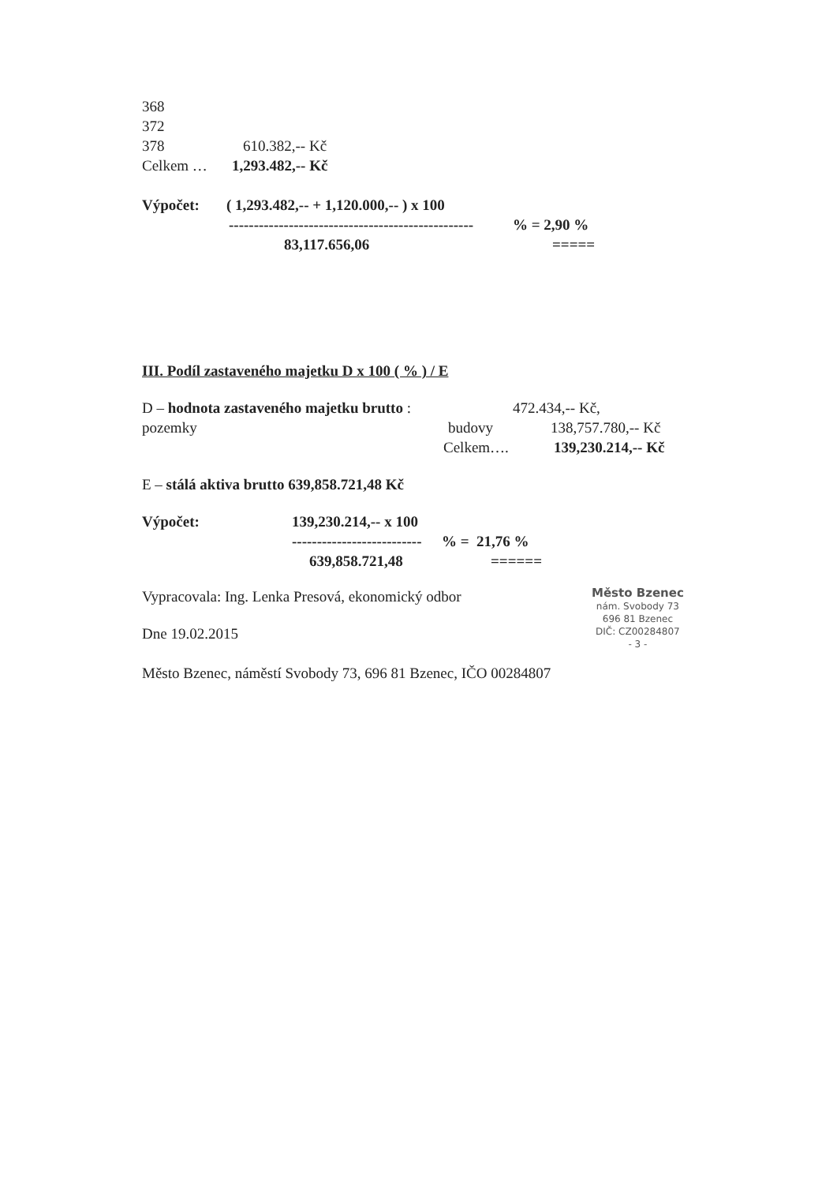368
372
378 610.382,-- Kč
Celkem … 1,293.482,-- Kč
Výpočet: ( 1,293.482,-- + 1,120.000,-- ) x 100
-------------------------------------------------% = 2,90 %
83,117.656,06 =====
III. Podíl zastaveného majetku D x 100 ( % ) / E
D – hodnota zastaveného majetku brutto : pozemky 472.434,-- Kč,
budovy 138,757.780,-- Kč
Celkem…. 139,230.214,-- Kč
E – stálá aktiva brutto 639,858.721,48 Kč
Výpočet: 139,230.214,-- x 100
--------------------------% = 21,76 %
639,858.721,48 ======
Vypracovala: Ing. Lenka Presová, ekonomický odbor
Město Bzenec
nám. Svobody 73
696 81 Bzenec
DIČ: CZ00284807
- 3 -
Dne 19.02.2015
Město Bzenec, náměstí Svobody 73, 696 81 Bzenec, IČO 00284807